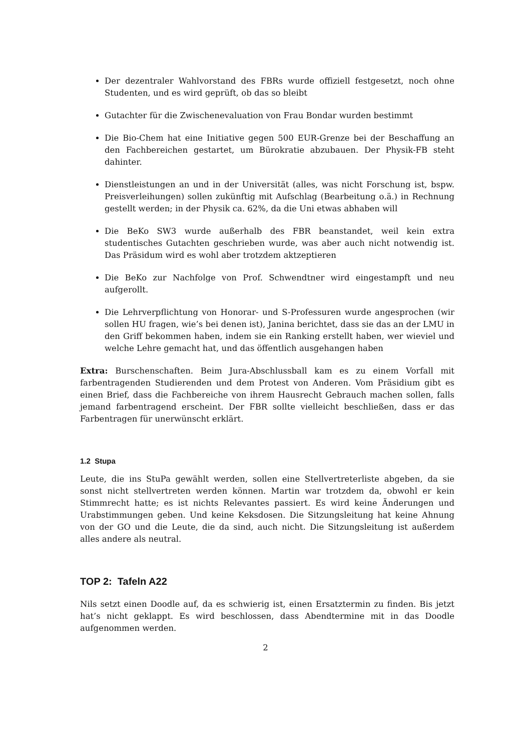Der dezentraler Wahlvorstand des FBRs wurde offiziell festgesetzt, noch ohne Studenten, und es wird geprüft, ob das so bleibt
Gutachter für die Zwischenevaluation von Frau Bondar wurden bestimmt
Die Bio-Chem hat eine Initiative gegen 500 EUR-Grenze bei der Beschaffung an den Fachbereichen gestartet, um Bürokratie abzubauen. Der Physik-FB steht dahinter.
Dienstleistungen an und in der Universität (alles, was nicht Forschung ist, bspw. Preisverleihungen) sollen zukünftig mit Aufschlag (Bearbeitung o.ä.) in Rechnung gestellt werden; in der Physik ca. 62%, da die Uni etwas abhaben will
Die BeKo SW3 wurde außerhalb des FBR beanstandet, weil kein extra studentisches Gutachten geschrieben wurde, was aber auch nicht notwendig ist. Das Präsidum wird es wohl aber trotzdem aktzeptieren
Die BeKo zur Nachfolge von Prof. Schwendtner wird eingestampft und neu aufgerollt.
Die Lehrverpflichtung von Honorar- und S-Professuren wurde angesprochen (wir sollen HU fragen, wie’s bei denen ist), Janina berichtet, dass sie das an der LMU in den Griff bekommen haben, indem sie ein Ranking erstellt haben, wer wieviel und welche Lehre gemacht hat, und das öffentlich ausgehangen haben
Extra: Burschenschaften. Beim Jura-Abschlussball kam es zu einem Vorfall mit farbentragenden Studierenden und dem Protest von Anderen. Vom Präsidium gibt es einen Brief, dass die Fachbereiche von ihrem Hausrecht Gebrauch machen sollen, falls jemand farbentragend erscheint. Der FBR sollte vielleicht beschließen, dass er das Farbentragen für unerwünscht erklärt.
1.2 Stupa
Leute, die ins StuPa gewählt werden, sollen eine Stellvertreterliste abgeben, da sie sonst nicht stellvertreten werden können. Martin war trotzdem da, obwohl er kein Stimmrecht hatte; es ist nichts Relevantes passiert. Es wird keine Änderungen und Urabstimmungen geben. Und keine Keksdosen. Die Sitzungsleitung hat keine Ahnung von der GO und die Leute, die da sind, auch nicht. Die Sitzungsleitung ist außerdem alles andere als neutral.
TOP 2: Tafeln A22
Nils setzt einen Doodle auf, da es schwierig ist, einen Ersatztermin zu finden. Bis jetzt hat’s nicht geklappt. Es wird beschlossen, dass Abendtermine mit in das Doodle aufgenommen werden.
2